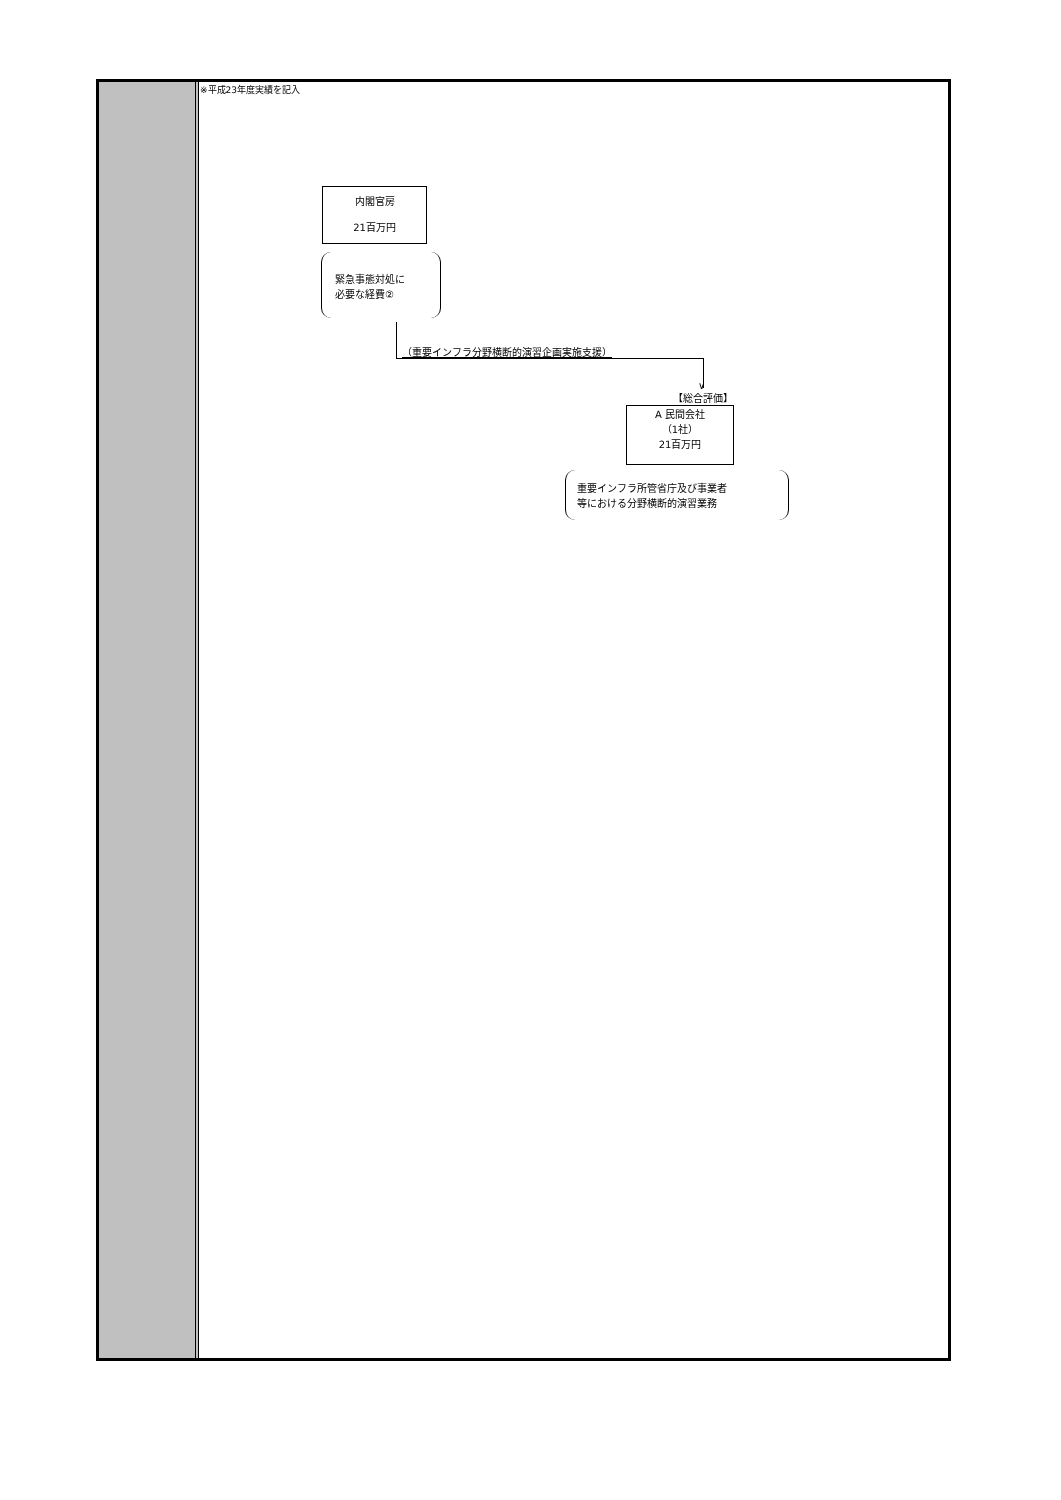※平成23年度実績を記入
内閣官房
21百万円
緊急事態対処に
必要な経費②
（重要インフラ分野横断的演習企画実施支援）
∨
【総合評価】
A 民間会社
（1社）
21百万円
重要インフラ所管省庁及び事業者
等における分野横断的演習業務